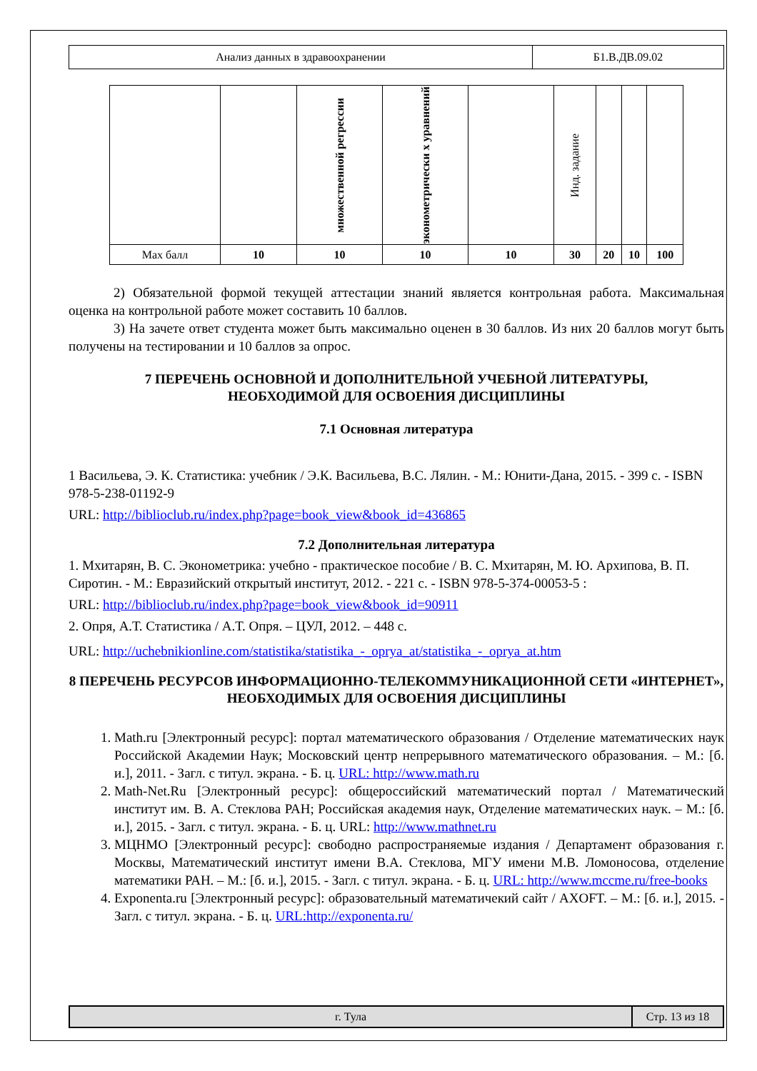| Анализ данных в здравоохранении | Б1.В.ДВ.09.02 |
| | | множественной регрессии | эконометрически х уравнений | | Инд. задание | | | |
| Max балл | 10 | 10 | 10 | 10 | 30 | 20 | 10 | 100 |
2) Обязательной формой текущей аттестации знаний является контрольная работа. Максимальная оценка на контрольной работе может составить 10 баллов.
3) На зачете ответ студента может быть максимально оценен в 30 баллов. Из них 20 баллов могут быть получены на тестировании и 10 баллов за опрос.
7 ПЕРЕЧЕНЬ ОСНОВНОЙ И ДОПОЛНИТЕЛЬНОЙ УЧЕБНОЙ ЛИТЕРАТУРЫ,
НЕОБХОДИМОЙ ДЛЯ ОСВОЕНИЯ ДИСЦИПЛИНЫ
7.1 Основная литература
1 Васильева, Э. К. Статистика: учебник / Э.К. Васильева, В.С. Лялин. - М.: Юнити-Дана, 2015. - 399 с. - ISBN 978-5-238-01192-9
URL: http://biblioclub.ru/index.php?page=book_view&book_id=436865
7.2 Дополнительная литература
1. Мхитарян, В. С. Эконометрика: учебно - практическое пособие / В. С. Мхитарян, М. Ю. Архипова, В. П. Сиротин. - М.: Евразийский открытый институт, 2012. - 221 с. - ISBN 978-5-374-00053-5 :
URL: http://biblioclub.ru/index.php?page=book_view&book_id=90911
2. Опря, А.Т. Статистика / А.Т. Опря. – ЦУЛ, 2012. – 448 с.
URL: http://uchebnikionline.com/statistika/statistika_-_oprya_at/statistika_-_oprya_at.htm
8 ПЕРЕЧЕНЬ РЕСУРСОВ ИНФОРМАЦИОННО-ТЕЛЕКОММУНИКАЦИОННОЙ СЕТИ «ИНТЕРНЕТ», НЕОБХОДИМЫХ ДЛЯ ОСВОЕНИЯ ДИСЦИПЛИНЫ
1. Math.ru [Электронный ресурс]: портал математического образования / Отделение математических наук Российской Академии Наук; Московский центр непрерывного математического образования. – М.: [б. и.], 2011. - Загл. с титул. экрана. - Б. ц. URL: http://www.math.ru
2. Math-Net.Ru [Электронный ресурс]: общероссийский математический портал / Математический институт им. В. А. Стеклова РАН; Российская академия наук, Отделение математических наук. – М.: [б. и.], 2015. - Загл. с титул. экрана. - Б. ц. URL: http://www.mathnet.ru
3. МЦНМО [Электронный ресурс]: свободно распространяемые издания / Департамент образования г. Москвы, Математический институт имени В.А. Стеклова, МГУ имени М.В. Ломоносова, отделение математики РАН. – М.: [б. и.], 2015. - Загл. с титул. экрана. - Б. ц. URL: http://www.mccme.ru/free-books
4. Exponenta.ru [Электронный ресурс]: образовательный математичекий сайт / AXOFT. – М.: [б. и.], 2015. - Загл. с титул. экрана. - Б. ц. URL:http://exponenta.ru/
| г. Тула | Стр. 13 из 18 |